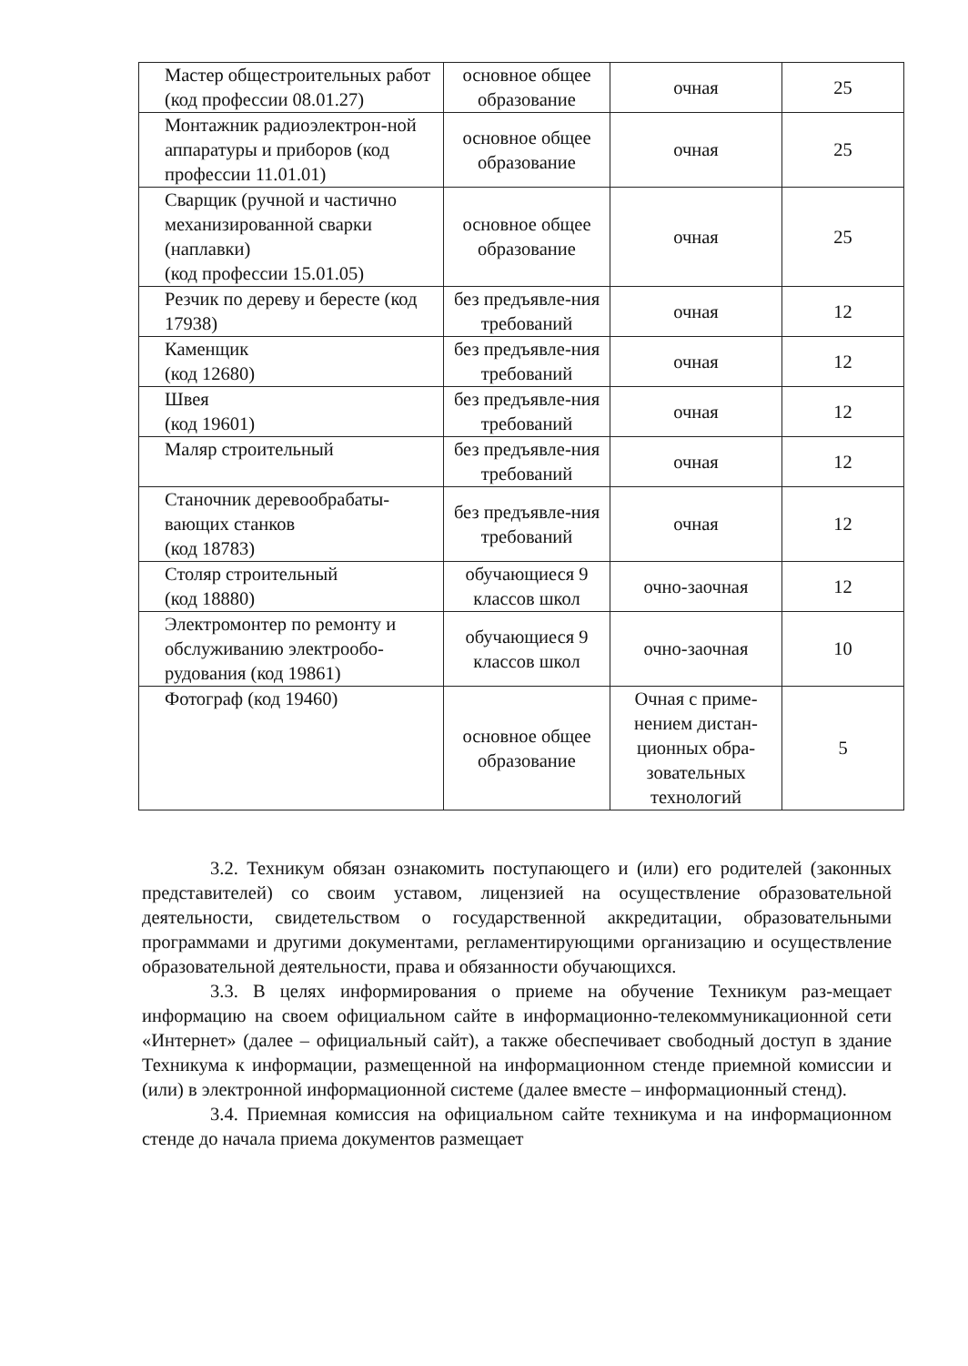| Мастер общестроительных работ (код профессии 08.01.27) | основное общее образование | очная | 25 |
| Монтажник радиоэлектрон-ной аппаратуры и приборов (код профессии 11.01.01) | основное общее образование | очная | 25 |
| Сварщик (ручной и частично механизированной сварки (наплавки) (код профессии 15.01.05) | основное общее образование | очная | 25 |
| Резчик по дереву и бересте (код 17938) | без предъявле-ния требований | очная | 12 |
| Каменщик (код 12680) | без предъявле-ния требований | очная | 12 |
| Швея (код 19601) | без предъявле-ния требований | очная | 12 |
| Маляр строительный | без предъявле-ния требований | очная | 12 |
| Станочник деревообрабаты-вающих станков (код 18783) | без предъявле-ния требований | очная | 12 |
| Столяр строительный (код 18880) | обучающиеся 9 классов школ | очно-заочная | 12 |
| Электромонтер по ремонту и обслуживанию электрообо-рудования (код 19861) | обучающиеся 9 классов школ | очно-заочная | 10 |
| Фотограф (код 19460) | основное общее образование | Очная с приме-нением дистан-ционных обра-зовательных технологий | 5 |
3.2. Техникум обязан ознакомить поступающего и (или) его родителей (законных представителей) со своим уставом, лицензией на осуществление образовательной деятельности, свидетельством о государственной аккредитации, образовательными программами и другими документами, регламентирующими организацию и осуществление образовательной деятельности, права и обязанности обучающихся.
3.3. В целях информирования о приеме на обучение Техникум раз-мещает информацию на своем официальном сайте в информационно-телекоммуникационной сети «Интернет» (далее – официальный сайт), а также обеспечивает свободный доступ в здание Техникума к информации, размещенной на информационном стенде приемной комиссии и (или) в электронной информационной системе (далее вместе – информационный стенд).
3.4. Приемная комиссия на официальном сайте техникума и на информационном стенде до начала приема документов размещает